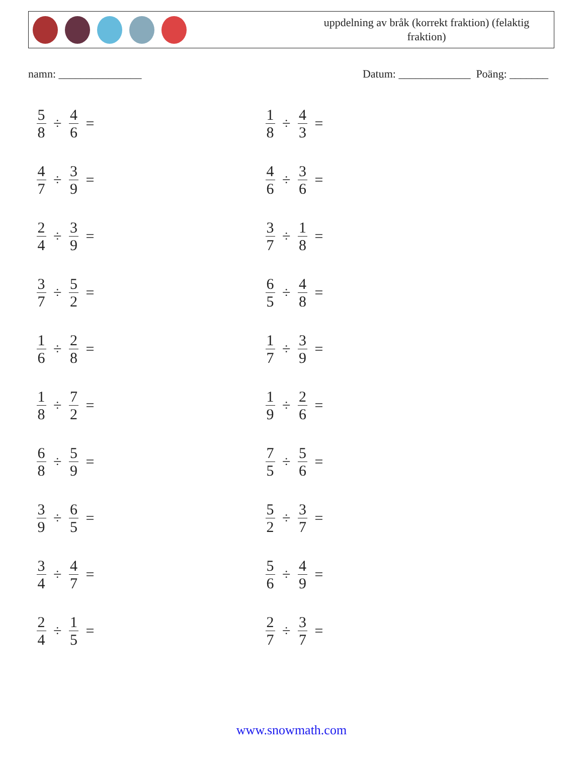uppdelning av bråk (korrekt fraktion) (felaktig fraktion)
namn: _______________ Datum: _____________ Poäng: _______
5 8 ÷ 4 6 =
1 8 ÷ 4 3 =
4 7 ÷ 3 9 =
4 6 ÷ 3 6 =
2 4 ÷ 3 9 =
3 7 ÷ 1 8 =
3 7 ÷ 5 2 =
6 5 ÷ 4 8 =
1 6 ÷ 2 8 =
1 7 ÷ 3 9 =
1 8 ÷ 7 2 =
1 9 ÷ 2 6 =
6 8 ÷ 5 9 =
7 5 ÷ 5 6 =
3 9 ÷ 6 5 =
5 2 ÷ 3 7 =
3 4 ÷ 4 7 =
5 6 ÷ 4 9 =
2 4 ÷ 1 5 =
2 7 ÷ 3 7 =
www.snowmath.com